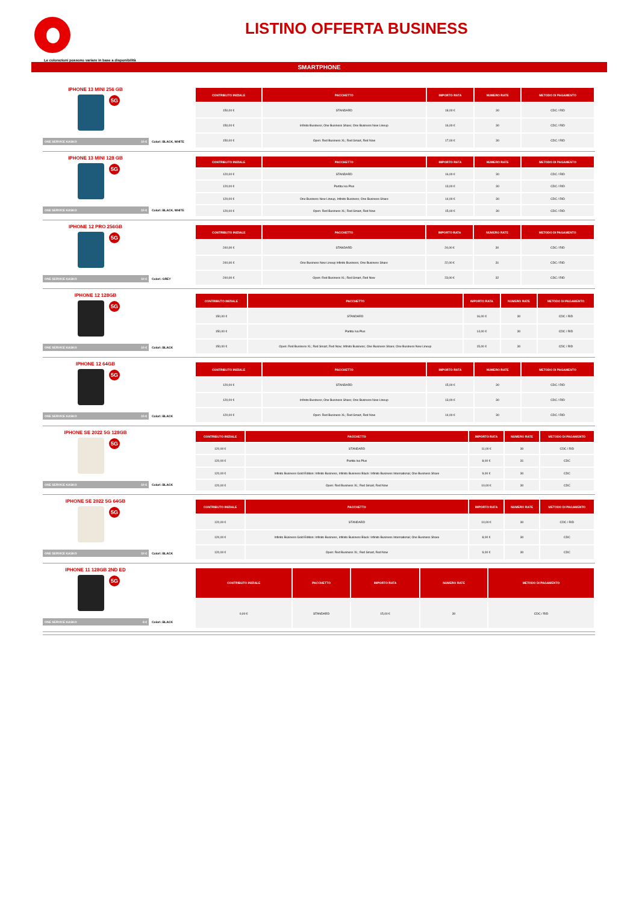LISTINO OFFERTA BUSINESS
Le colorazioni possono variare in base a disponibilità
SMARTPHONE
IPHONE 13 MINI 256 GB
5G
ONE SERVICE KASKO 10 € Colori: BLACK, WHITE
| CONTRIBUTO INIZIALE | PACCHETTO | IMPORTO RATA | NUMERO RATE | METODO DI PAGAMENTO |
| --- | --- | --- | --- | --- |
| 150,00 € | STANDARD | 18,00 € | 30 | CDC / RID |
| 150,00 € | Infinito Business; One Business Share; One Business New Lineup | 16,00 € | 30 | CDC / RID |
| 150,00 € | Open: Red Business XL; Red Smart, Red Now | 17,00 € | 30 | CDC / RID |
IPHONE 13 MINI 128 GB
5G
ONE SERVICE KASKO 10 € Colori: BLACK, WHITE
| CONTRIBUTO INIZIALE | PACCHETTO | IMPORTO RATA | NUMERO RATE | METODO DI PAGAMENTO |
| --- | --- | --- | --- | --- |
| 120,00 € | STANDARD | 16,00 € | 30 | CDC / RID |
| 120,00 € | Partita Iva Plus | 13,00 € | 30 | CDC / RID |
| 120,00 € | One Business New Lineup, Infinito Business; One Business Share | 14,00 € | 30 | CDC / RID |
| 120,00 € | Open: Red Business XL; Red Smart, Red Now | 15,00 € | 30 | CDC / RID |
IPHONE 12 PRO 256GB
5G
ONE SERVICE KASKO 10 € Colori: GREY
| CONTRIBUTO INIZIALE | PACCHETTO | IMPORTO RATA | NUMERO RATE | METODO DI PAGAMENTO |
| --- | --- | --- | --- | --- |
| 240,00 € | STANDARD | 24,00 € | 30 | CDC / RID |
| 240,00 € | One Business New Lineup Infinito Business; One Business Share | 22,00 € | 31 | CDC / RID |
| 240,00 € | Open: Red Business XL; Red Smart, Red Now | 23,00 € | 32 | CDC / RID |
IPHONE 12 128GB
5G
ONE SERVICE KASKO 10 € Colori: BLACK
| CONTRIBUTO INIZIALE | PACCHETTO | IMPORTO RATA | NUMERO RATE | METODO DI PAGAMENTO |
| --- | --- | --- | --- | --- |
| 150,00 € | STANDARD | 16,00 € | 30 | CDC / RID |
| 150,00 € | Partita Iva Plus | 14,00 € | 30 | CDC / RID |
| 150,00 € | Open: Red Business XL; Red Smart, Red Now; Infinito Business; One Business Share; One Business New Lineup | 15,00 € | 30 | CDC / RID |
IPHONE 12 64GB
5G
ONE SERVICE KASKO 10 € Colori: BLACK
| CONTRIBUTO INIZIALE | PACCHETTO | IMPORTO RATA | NUMERO RATE | METODO DI PAGAMENTO |
| --- | --- | --- | --- | --- |
| 120,00 € | STANDARD | 15,00 € | 30 | CDC / RID |
| 120,00 € | Infinito Business; One Business Share; One Business New Lineup | 13,00 € | 30 | CDC / RID |
| 120,00 € | Open: Red Business XL; Red Smart, Red Now | 14,00 € | 30 | CDC / RID |
IPHONE SE 2022 5G 128GB
5G
ONE SERVICE KASKO 10 € Colori: BLACK
| CONTRIBUTO INIZIALE | PACCHETTO | IMPORTO RATA | NUMERO RATE | METODO DI PAGAMENTO |
| --- | --- | --- | --- | --- |
| 120,00 € | STANDARD | 11,00 € | 30 | CDC / RID |
| 120,00 € | Partita Iva Plus | 8,00 € | 31 | CDC |
| 120,00 € | Infinito Business Gold Edition: Infinito Business, Infinito Business Black: Infinito Business International; One Business Share | 9,00 € | 30 | CDC |
| 120,00 € | Open: Red Business XL; Red Smart, Red Now | 10,00 € | 30 | CDC |
IPHONE SE 2022 5G 64GB
5G
ONE SERVICE KASKO 10 € Colori: BLACK
| CONTRIBUTO INIZIALE | PACCHETTO | IMPORTO RATA | NUMERO RATE | METODO DI PAGAMENTO |
| --- | --- | --- | --- | --- |
| 120,00 € | STANDARD | 10,00 € | 30 | CDC / RID |
| 120,00 € | Infinito Business Gold Edition: Infinito Business, Infinito Business Black: Infinito Business International; One Business Share | 8,00 € | 30 | CDC |
| 120,00 € | Open: Red Business XL; Red Smart, Red Now | 9,00 € | 30 | CDC |
IPHONE 11 128GB 2ND ED
5G
ONE SERVICE KASKO 8 € Colori: BLACK
| CONTRIBUTO INIZIALE | PACCHETTO | IMPORTO RATA | NUMERO RATE | METODO DI PAGAMENTO |
| --- | --- | --- | --- | --- |
| 0,00 € | STANDARD | 15,00 € | 30 | CDC / RID |